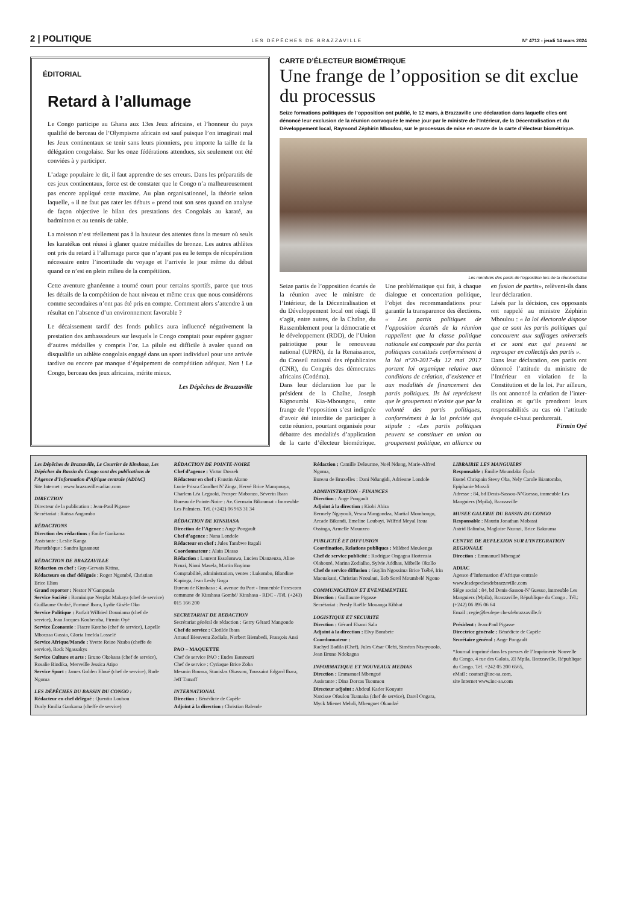2 | POLITIQUE LES DÉPÊCHES DE BRAZZAVILLE N° 4712 - jeudi 14 mars 2024
ÉDITORIAL
Retard à l’allumage
Le Congo participe au Ghana aux 13es Jeux africains, et l’honneur du pays qualifié de berceau de l’Olympisme africain est sauf puisque l’on imaginait mal les Jeux continentaux se tenir sans leurs pionniers, peu importe la taille de la délégation congolaise. Sur les onze fédérations attendues, six seulement ont été conviées à y participer.
L’adage populaire le dit, il faut apprendre de ses erreurs. Dans les préparatifs de ces jeux continentaux, force est de constater que le Congo n’a malheureusement pas encore appliqué cette maxime. Au plan organisationnel, la théorie selon laquelle, « il ne faut pas rater les débuts » prend tout son sens quand on analyse de façon objective le bilan des prestations des Congolais au karaté, au badminton et au tennis de table.
La moisson n’est réellement pas à la hauteur des attentes dans la mesure où seuls les karatékas ont réussi à glaner quatre médailles de bronze. Les autres athlètes ont pris du retard à l’allumage parce que n’ayant pas eu le temps de récupération nécessaire entre l’incertitude du voyage et l’arrivée le jour même du début quand ce n’est en plein milieu de la compétition.
Cette aventure ghanéenne a tourné court pour certains sportifs, parce que tous les détails de la compétition de haut niveau et même ceux que nous considérons comme secondaires n’ont pas été pris en compte. Comment alors s’attendre à un résultat en l’absence d’un environnement favorable ?
Le décaissement tardif des fonds publics aura influencé négativement la prestation des ambassadeurs sur lesquels le Congo comptait pour espérer gagner d’autres médailles y compris l’or. La pilule est difficile à avaler quand on disqualifie un athlète congolais engagé dans un sport individuel pour une arrivée tardive ou encore par manque d’équipement de compétition adéquat. Non ! Le Congo, berceau des jeux africains, mérite mieux.
Les Dépêches de Brazzaville
CARTE D’ÉLECTEUR BIOMÉTRIQUE
Une frange de l’opposition se dit exclue du processus
Seize formations politiques de l’opposition ont publié, le 12 mars, à Brazzaville une déclaration dans laquelle elles ont dénoncé leur exclusion de la réunion convoquée le même jour par le ministre de l’Intérieur, de la Décentralisation et du Développement local, Raymond Zéphirin Mboulou, sur le processus de mise en œuvre de la carte d’électeur biométrique.
Les membres des partis de l’opposition lors de la réunion/Adiac
Seize partis de l’opposition écartés de la réunion avec le ministre de l’Intérieur, de la Décentralisation et du Développement local ont réagi. Il s’agit, entre autres, de la Chaîne, du Rassemblement pour la démocratie et le développement (RDD), de l’Union patriotique pour le renouveau national (UPRN), de la Renaissance, du Conseil national des républicains (CNR), du Congrès des démocrates africains (Codéma).
Dans leur déclaration lue par le président de la Chaîne, Joseph Kignoumbi Kia-Mboungou, cette frange de l’opposition s’est indignée d’avoir été interdite de participer à cette réunion, pourtant organisée pour débattre des modalités d’application de la carte d’électeur biométrique. Une problématique qui fait, à chaque dialogue et concertation politique, l’objet des recommandations pour garantir la transparence des élections. « Les partis politiques de l’opposition écartés de la réunion rappellent que la classe politique nationale est composée par des partis politiques constitués conformément à la loi n°20-2017-du 12 mai 2017 portant loi organique relative aux conditions de création, d’existence et aux modalités de financement des partis politiques. Ils lui reprécisent que le groupement n’existe que par la volonté des partis politiques, conformément à la loi précitée qui stipule : «Les partis politiques peuvent se constituer en union ou groupement politique, en alliance ou en fusion de partis», relèvent-ils dans leur déclaration.
Lésés par la décision, ces opposants ont rappelé au ministre Zéphirin Mboulou : « la loi électorale dispose que ce sont les partis politiques qui concourent aux suffrages universels et ce sont eux qui peuvent se regrouper en collectifs des partis ».
Dans leur déclaration, ces partis ont dénoncé l’attitude du ministre de l’Intérieur en violation de la Constitution et de la loi. Par ailleurs, ils ont annoncé la création de l’inter-coalition et qu’ils prendront leurs responsabilités au cas où l’attitude évoquée ci-haut perdurerait.
Firmin Oyé
Les Dépêches de Brazzaville, Le Courrier de Kinshasa, Les Dépêches du Bassin du Congo sont des publications de l’Agence d’Information d’Afrique centrale (ADIAC)
Site Internet : www.brazzaville-adiac.com
DIRECTION
Directeur de la publication : Jean-Paul Pigasse
Secrétariat : Raïssa Angombo
RÉDACTIONS
Direction des rédactions : Émile Gankama
Assistante : Leslie Kanga
Photothèque : Sandra Ignamout
RÉDACTION DE BRAZZAVILLE
Rédaction en chef : Guy-Gervais Kitina,
Rédacteurs en chef délégués : Roger Ngombé, Christian Brice Elion
Grand reporter : Nestor N’Gampoula
Service Société : Rominique Nerplat Makaya (chef de service) Guillaume Ondzé, Fortuné Ibara, Lydie Gisèle Oko
Service Politique : Parfait Wilfried Douniama (chef de service), Jean Jacques Koubemba, Firmin Oyé
Service Économie : Fiacre Kombo (chef de service), Lopelle Mboussa Gassia, Gloria Imelda Losselé
Service Afrique/Monde : Yvette Reine Nzaba (cheffe de service), Rock Ngassakys
Service Culture et arts : Bruno Okokana (chef de service), Rosalie Bindika, Merveille Jessica Atipo
Service Sport : James Golden Eloué (chef de service), Rude Ngoma
LES DÉPÊCHES DU BASSIN DU CONGO :
Rédacteur en chef délégué : Quentin Loubou
Durly Emilia Gankama (cheffe de service)
RÉDACTION DE POINTE-NOIRE
Chef d’agence : Victor Dosseh
Rédacteur en chef : Faustin Akono
Lucie Prisca Condhet N’Zinga, Hervé Brice Mampouya, Charlem Léa Legnoki, Prosper Mabonzo, Séverin Ibara
Bureau de Pointe-Noire : Av. Germain Bikoumat - Immeuble Les Palmiers. Tél. (+242) 06 963 31 34
RÉDACTION DE KINSHASA
Direction de l’Agence : Ange Pongault
Chef d’agence : Nana Londole
Rédacteur en chef : Jules Tambwe Itagali
Coordonnateur : Alain Diasso
Rédaction : Laurent Essolomwa, Lucien Dianzenza, Aline Nzuzi, Nioni Masela, Martin Enyimo
Comptabilité, administration, ventes : Lukombo, Blandine Kapinga, Jean Lesly Goga
Bureau de Kinshasa : 4, avenue du Port - Immeuble Forescom commune de Kinshasa Gombé/ Kinshasa - RDC - /Tél. (+243) 015 166 200
SECRETARIAT DE REDACTION
Secrétariat général de rédaction : Gerry Gérard Mangondo
Chef de service : Clotilde Ibara
Arnaud Bienvenu Zodialo, Norbert Biembedi, François Ansi
PAO – MAQUETTE
Chef de service PAO : Eudes Banzouzi
Chef de service : Cyriaque Brice Zoba
Mesmin Boussa, Stanislas Okassou, Toussaint Edgard Ibara, Jeff Tamaff
INTERNATIONAL
Direction : Bénédicte de Capèle
Adjoint à la direction : Christian Balende
Rédaction : Camille Delourme, Noël Ndong, Marie-Alfred Ngoma,
Bureau de Bruxelles : Dani Ndungidi, Adrienne Londole
ADMINISTRATION - FINANCES
Direction : Ange Pongault
Adjoint à la direction : Kiobi Abira
Bermely Ngayouli, Vesna Mangondza, Martial Mombongo, Arcade Bikondi, Emeline Loubayi, Wilfrid Meyal Itoua Ossinga, Armelle Mounzeo
PUBLICITÉ ET DIFFUSION
Coordination, Relations publiques : Mildred Moukenga
Chef de service publicité : Rodrigue Ongagna Hortensia Olabouré, Marina Zodialho, Sylvie Addhas, Mibelle Okollo
Chef de service diffusion : Guylin Ngossima Brice Tsébé, Irin Maouakani, Christian Nzoulani, Bob Sorel Moumbelé Ngono
COMMUNICATION ET EVENEMENTIEL
Direction : Guillaume Pigasse
Secrétariat : Presly Raëlle Mouanga Kibhat
LOGISTIQUE ET SECURITE
Direction : Gérard Ebami Sala
Adjoint à la direction : Elvy Bombete
Coordonnateur :
Rachyd Badila (Chef), Jules César Olebi, Siméon Ntsayouolo, Jean Bruno Ndokagna
INFORMATIQUE ET NOUVEAUX MEDIAS
Direction : Emmanuel Mbengué
Assistante : Dina Dorcas Tsoumou
Directeur adjoint : Abdoul Kader Kouyate
Narcisse Ofoulou Tsamaka (chef de service), Darel Ongara, Myck Mienet Mehdi, Mbenguet Okandzé
LIBRAIRIE LES MANGUIERS
Responsable : Émilie Moundako Éyala
Eustel Chrispain Stevy Oba, Nely Carole Biantomba, Epiphanie Mozali
Adresse : 84, bd Denis-Sassou-N’Guesso, immeuble Les Manguiers (Mpila), Brazzaville
MUSEE GALERIE DU BASSIN DU CONGO
Responsable : Maurin Jonathan Mobassi
Astrid Balimba, Magloire Nzonzi, Brice Bakouma
CENTRE DE REFLEXION SUR L’INTEGRATION REGIONALE
Direction : Emmanuel Mbengué
ADIAC
Agence d’Information d’Afrique centrale
www.lesdepechesdebrazzaville.com
Siège social : 84, bd Denis-Sassou-N’Guesso, immeuble Les Manguiers (Mpila), Brazzaville, République du Congo . Tél.: (+242) 06 895 06 64
Email : regie@lesdepe chesdebrazzaville.fr
Président : Jean-Paul Pigasse
Directrice générale : Bénédicte de Capèle
Secrétaire général : Ange Pongault
*Journal imprimé dans les presses de l’Imprimerie Nouvelle du Congo, 4 rue des Galois, ZI Mpila, Brazzaville, République du Congo. Tél. +242 05 200 6565,
eMail : contact@inc-sa.com,
site Internet www.inc-sa.com